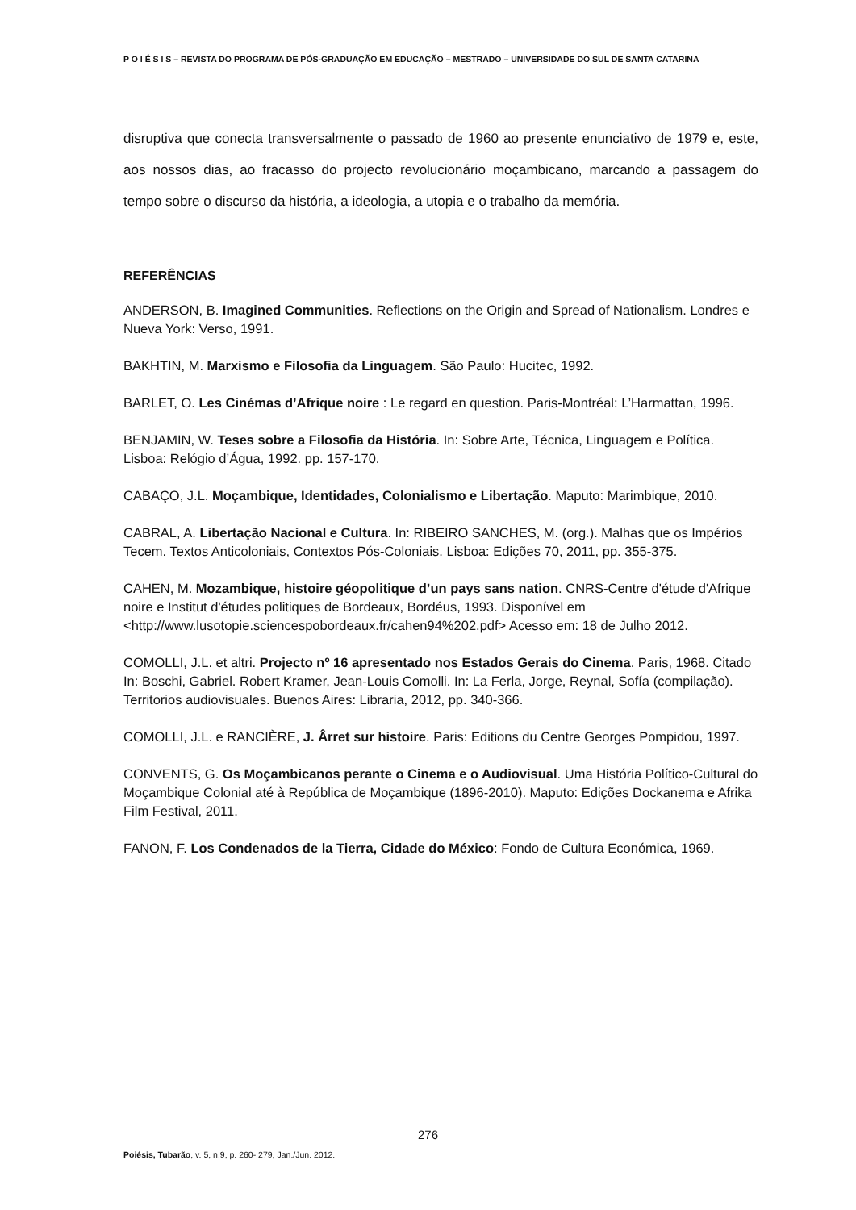P O I É S I S – REVISTA DO PROGRAMA DE PÓS-GRADUAÇÃO EM EDUCAÇÃO – MESTRADO – UNIVERSIDADE DO SUL DE SANTA CATARINA
disruptiva que conecta transversalmente o passado de 1960 ao presente enunciativo de 1979 e, este, aos nossos dias, ao fracasso do projecto revolucionário moçambicano, marcando a passagem do tempo sobre o discurso da história, a ideologia, a utopia e o trabalho da memória.
REFERÊNCIAS
ANDERSON, B. Imagined Communities. Reflections on the Origin and Spread of Nationalism. Londres e Nueva York: Verso, 1991.
BAKHTIN, M. Marxismo e Filosofia da Linguagem. São Paulo: Hucitec, 1992.
BARLET, O. Les Cinémas d’Afrique noire : Le regard en question. Paris-Montréal: L’Harmattan, 1996.
BENJAMIN, W. Teses sobre a Filosofia da História. In: Sobre Arte, Técnica, Linguagem e Política. Lisboa: Relógio d’Água, 1992. pp. 157-170.
CABAÇO, J.L. Moçambique, Identidades, Colonialismo e Libertação. Maputo: Marimbique, 2010.
CABRAL, A. Libertação Nacional e Cultura. In: RIBEIRO SANCHES, M. (org.). Malhas que os Impérios Tecem. Textos Anticoloniais, Contextos Pós-Coloniais. Lisboa: Edições 70, 2011, pp. 355-375.
CAHEN, M. Mozambique, histoire géopolitique d’un pays sans nation. CNRS-Centre d'étude d'Afrique noire e Institut d'études politiques de Bordeaux, Bordéus, 1993. Disponível em <http://www.lusotopie.sciencespobordeaux.fr/cahen94%202.pdf> Acesso em: 18 de Julho 2012.
COMOLLI, J.L. et altri. Projecto nº 16 apresentado nos Estados Gerais do Cinema. Paris, 1968. Citado In: Boschi, Gabriel. Robert Kramer, Jean-Louis Comolli. In: La Ferla, Jorge, Reynal, Sofía (compilação). Territorios audiovisuales. Buenos Aires: Libraria, 2012, pp. 340-366.
COMOLLI, J.L. e RANCIÈRE, J. Ârret sur histoire. Paris: Editions du Centre Georges Pompidou, 1997.
CONVENTS, G. Os Moçambicanos perante o Cinema e o Audiovisual. Uma História Político-Cultural do Moçambique Colonial até à República de Moçambique (1896-2010). Maputo: Edições Dockanema e Afrika Film Festival, 2011.
FANON, F. Los Condenados de la Tierra, Cidade do México: Fondo de Cultura Económica, 1969.
276
Poiésis, Tubarão, v. 5, n.9, p. 260- 279, Jan./Jun. 2012.